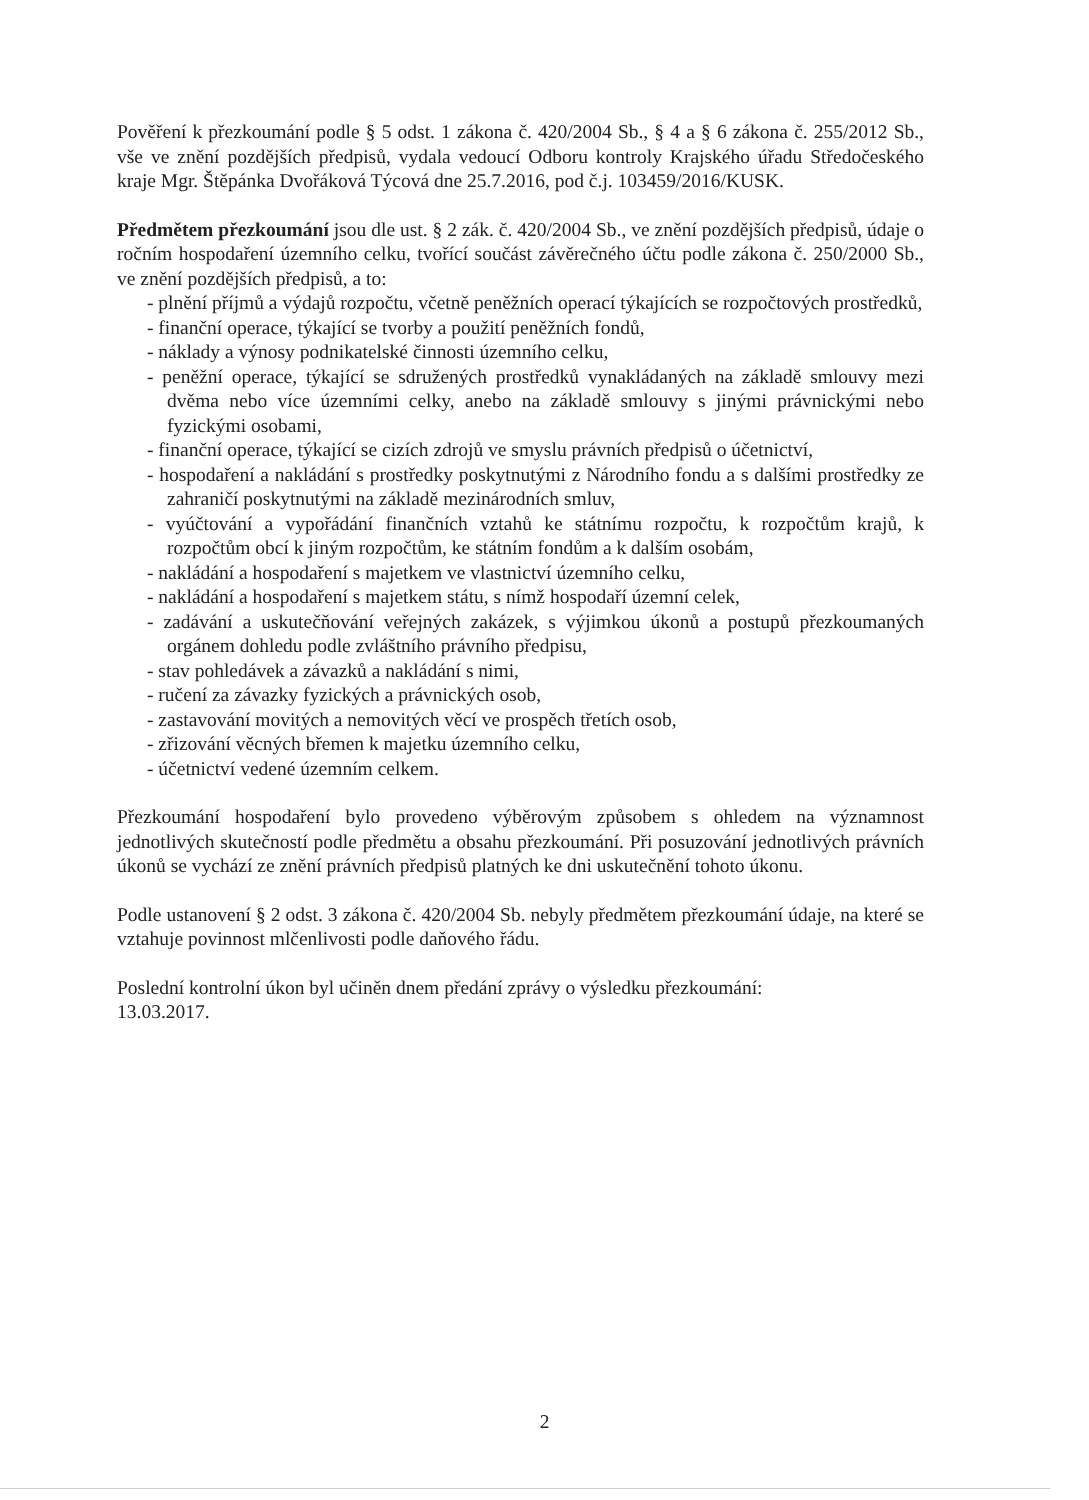Pověření k přezkoumání podle § 5 odst. 1 zákona č. 420/2004 Sb., § 4 a § 6 zákona č. 255/2012 Sb., vše ve znění pozdějších předpisů, vydala vedoucí Odboru kontroly Krajského úřadu Středočeského kraje Mgr. Štěpánka Dvořáková Týcová dne 25.7.2016, pod č.j. 103459/2016/KUSK.
Předmětem přezkoumání jsou dle ust. § 2 zák. č. 420/2004 Sb., ve znění pozdějších předpisů, údaje o ročním hospodaření územního celku, tvořící součást závěrečného účtu podle zákona č. 250/2000 Sb., ve znění pozdějších předpisů, a to:
- plnění příjmů a výdajů rozpočtu, včetně peněžních operací týkajících se rozpočtových prostředků,
- finanční operace, týkající se tvorby a použití peněžních fondů,
- náklady a výnosy podnikatelské činnosti územního celku,
- peněžní operace, týkající se sdružených prostředků vynakládaných na základě smlouvy mezi dvěma nebo více územními celky, anebo na základě smlouvy s jinými právnickými nebo fyzickými osobami,
- finanční operace, týkající se cizích zdrojů ve smyslu právních předpisů o účetnictví,
- hospodaření a nakládání s prostředky poskytnutými z Národního fondu a s dalšími prostředky ze zahraničí poskytnutými na základě mezinárodních smluv,
- vyúčtování a vypořádání finančních vztahů ke státnímu rozpočtu, k rozpočtům krajů, k rozpočtům obcí k jiným rozpočtům, ke státním fondům a k dalším osobám,
- nakládání a hospodaření s majetkem ve vlastnictví územního celku,
- nakládání a hospodaření s majetkem státu, s nímž hospodaří územní celek,
- zadávání a uskutečňování veřejných zakázek, s výjimkou úkonů a postupů přezkoumaných orgánem dohledu podle zvláštního právního předpisu,
- stav pohledávek a závazků a nakládání s nimi,
- ručení za závazky fyzických a právnických osob,
- zastavování movitých a nemovitých věcí ve prospěch třetích osob,
- zřizování věcných břemen k majetku územního celku,
- účetnictví vedené územním celkem.
Přezkoumání hospodaření bylo provedeno výběrovým způsobem s ohledem na významnost jednotlivých skutečností podle předmětu a obsahu přezkoumání. Při posuzování jednotlivých právních úkonů se vychází ze znění právních předpisů platných ke dni uskutečnění tohoto úkonu.
Podle ustanovení § 2 odst. 3 zákona č. 420/2004 Sb. nebyly předmětem přezkoumání údaje, na které se vztahuje povinnost mlčenlivosti podle daňového řádu.
Poslední kontrolní úkon byl učiněn dnem předání zprávy o výsledku přezkoumání:
13.03.2017.
2